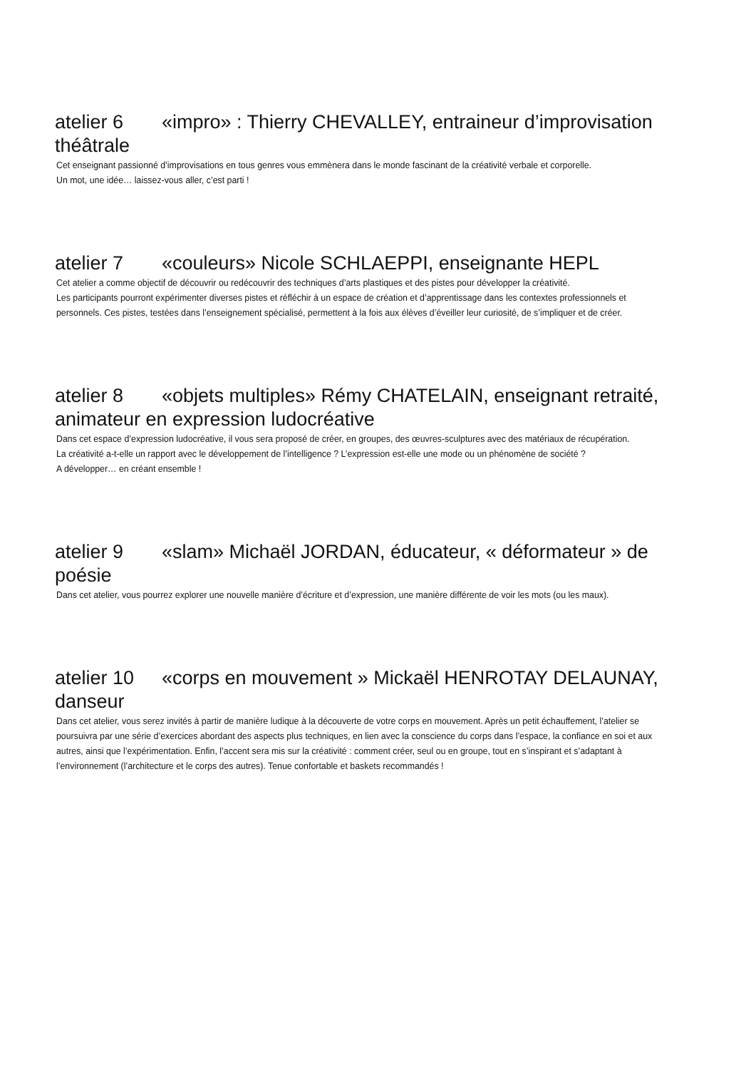atelier 6 «impro» : Thierry CHEVALLEY, entraineur d’improvisation théâtrale
Cet enseignant passionné d’improvisations en tous genres vous emmènera dans le monde fascinant de la créativité verbale et corporelle.
Un mot, une idée… laissez-vous aller, c’est parti !
atelier 7 «couleurs» Nicole SCHLAEPPI, enseignante HEPL
Cet atelier a comme objectif de découvrir ou redécouvrir des techniques d’arts plastiques et des pistes pour développer la créativité.
Les participants pourront expérimenter diverses pistes et réfléchir à un espace de création et d’apprentissage dans les contextes professionnels et personnels. Ces pistes, testées dans l’enseignement spécialisé, permettent à la fois aux élèves d’éveiller leur curiosité, de s’impliquer et de créer.
atelier 8 «objets multiples» Rémy CHATELAIN, enseignant retraité, animateur en expression ludocréative
Dans cet espace d’expression ludocréative, il vous sera proposé de créer, en groupes, des œuvres-sculptures avec des matériaux de récupération.
La créativité a-t-elle un rapport avec le développement de l’intelligence ? L’expression est-elle une mode ou un phénomène de société ?
A développer… en créant ensemble !
atelier 9 «slam» Michaël JORDAN, éducateur, « déformateur » de poésie
Dans cet atelier, vous pourrez explorer une nouvelle manière d’écriture et d’expression, une manière différente de voir les mots (ou les maux).
atelier 10 «corps en mouvement » Mickaël HENROTAY DELAUNAY, danseur
Dans cet atelier, vous serez invités à partir de manière ludique à la découverte de votre corps en mouvement. Après un petit échauffement, l’atelier se poursuivra par une série d’exercices abordant des aspects plus techniques, en lien avec la conscience du corps dans l’espace, la confiance en soi et aux autres, ainsi que l’expérimentation. Enfin, l’accent sera mis sur la créativité : comment créer, seul ou en groupe, tout en s’inspirant et s’adaptant à l’environnement (l’architecture et le corps des autres). Tenue confortable et baskets recommandés !